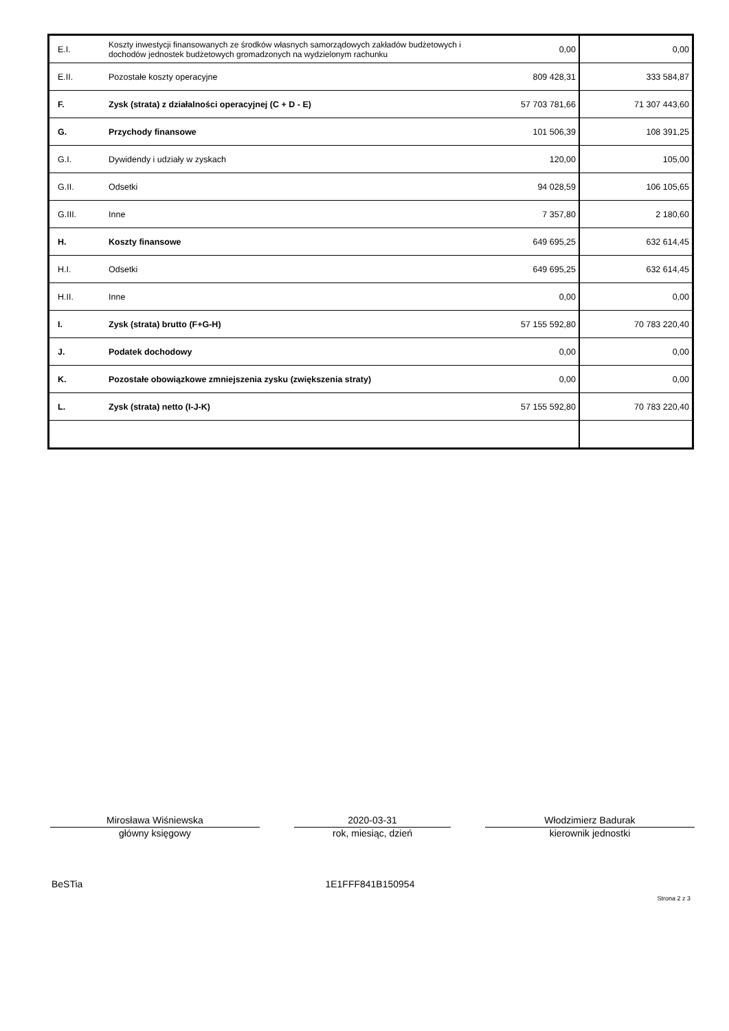| E.I. | Koszty inwestycji finansowanych ze środków własnych samorządowych zakładów budżetowych i dochodów jednostek budżetowych gromadzonych na wydzielonym rachunku | 0,00 | 0,00 |
| E.II. | Pozostałe koszty operacyjne | 809 428,31 | 333 584,87 |
| F. | Zysk (strata) z działalności operacyjnej (C + D - E) | 57 703 781,66 | 71 307 443,60 |
| G. | Przychody finansowe | 101 506,39 | 108 391,25 |
| G.I. | Dywidendy i udziały w zyskach | 120,00 | 105,00 |
| G.II. | Odsetki | 94 028,59 | 106 105,65 |
| G.III. | Inne | 7 357,80 | 2 180,60 |
| H. | Koszty finansowe | 649 695,25 | 632 614,45 |
| H.I. | Odsetki | 649 695,25 | 632 614,45 |
| H.II. | Inne | 0,00 | 0,00 |
| I. | Zysk (strata) brutto (F+G-H) | 57 155 592,80 | 70 783 220,40 |
| J. | Podatek dochodowy | 0,00 | 0,00 |
| K. | Pozostałe obowiązkowe zmniejszenia zysku (zwiększenia straty) | 0,00 | 0,00 |
| L. | Zysk (strata) netto (I-J-K) | 57 155 592,80 | 70 783 220,40 |
Mirosława Wiśniewska
główny księgowy
2020-03-31
rok, miesiąc, dzień
Włodzimierz Badurak
kierownik jednostki
BeSTia 1E1FFF841B150954 Strona 2 z 3